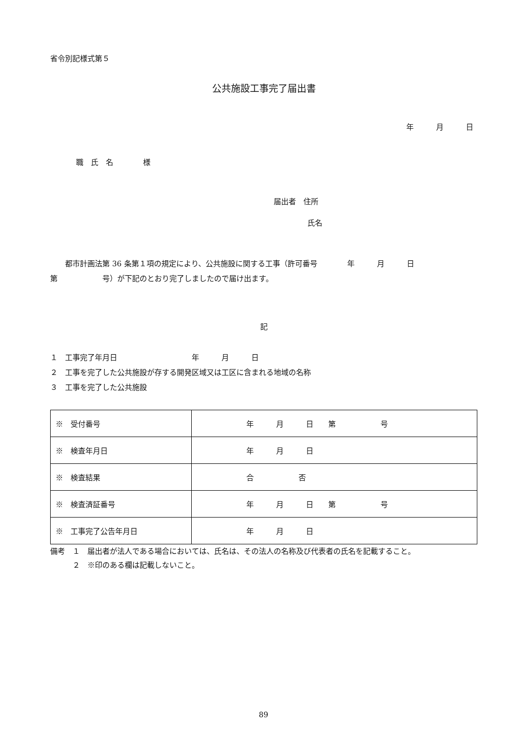省令別記様式第５
公共施設工事完了届出書
年 月 日
職　氏　名　　　　様
届出者　住所
氏名
　　都市計画法第 36 条第１項の規定により、公共施設に関する工事（許可番号　　　　年　　　月　　　日
第　　　　　　号）が下記のとおり完了しましたので届け出ます。
記
１　工事完了年月日　　　　　　　　　　年　　　月　　　日
２　工事を完了した公共施設が存する開発区域又は工区に含まれる地域の名称
３　工事を完了した公共施設
| ※ 受付番号 | 年 月 日 第 号 |
| ※ 検査年月日 | 年 月 日 |
| ※ 検査結果 | 合 否 |
| ※ 検査済証番号 | 年 月 日 第 号 |
| ※ 工事完了公告年月日 | 年 月 日 |
備考　１　届出者が法人である場合においては、氏名は、その法人の名称及び代表者の氏名を記載すること。
　　　２　※印のある欄は記載しないこと。
89